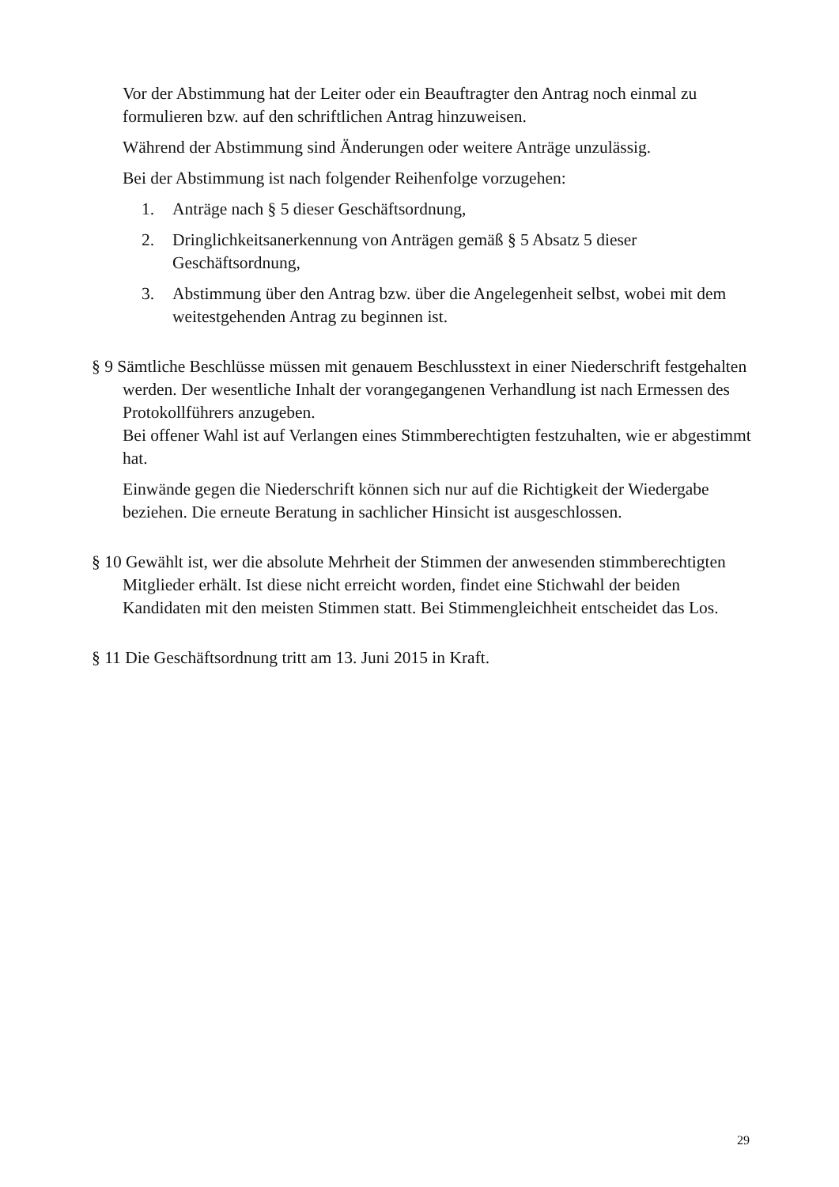Vor der Abstimmung hat der Leiter oder ein Beauftragter den Antrag noch einmal zu formulieren bzw. auf den schriftlichen Antrag hinzuweisen.
Während der Abstimmung sind Änderungen oder weitere Anträge unzulässig.
Bei der Abstimmung ist nach folgender Reihenfolge vorzugehen:
1. Anträge nach § 5 dieser Geschäftsordnung,
2. Dringlichkeitsanerkennung von Anträgen gemäß § 5 Absatz 5 dieser Geschäftsordnung,
3. Abstimmung über den Antrag bzw. über die Angelegenheit selbst, wobei mit dem weitestgehenden Antrag zu beginnen ist.
§ 9 Sämtliche Beschlüsse müssen mit genauem Beschlusstext in einer Niederschrift festgehalten werden. Der wesentliche Inhalt der vorangegangenen Verhandlung ist nach Ermessen des Protokollführers anzugeben.
Bei offener Wahl ist auf Verlangen eines Stimmberechtigten festzuhalten, wie er abgestimmt hat.
Einwände gegen die Niederschrift können sich nur auf die Richtigkeit der Wiedergabe beziehen. Die erneute Beratung in sachlicher Hinsicht ist ausgeschlossen.
§ 10 Gewählt ist, wer die absolute Mehrheit der Stimmen der anwesenden stimmberechtigten Mitglieder erhält. Ist diese nicht erreicht worden, findet eine Stichwahl der beiden Kandidaten mit den meisten Stimmen statt. Bei Stimmengleichheit entscheidet das Los.
§ 11 Die Geschäftsordnung tritt am 13. Juni 2015 in Kraft.
29